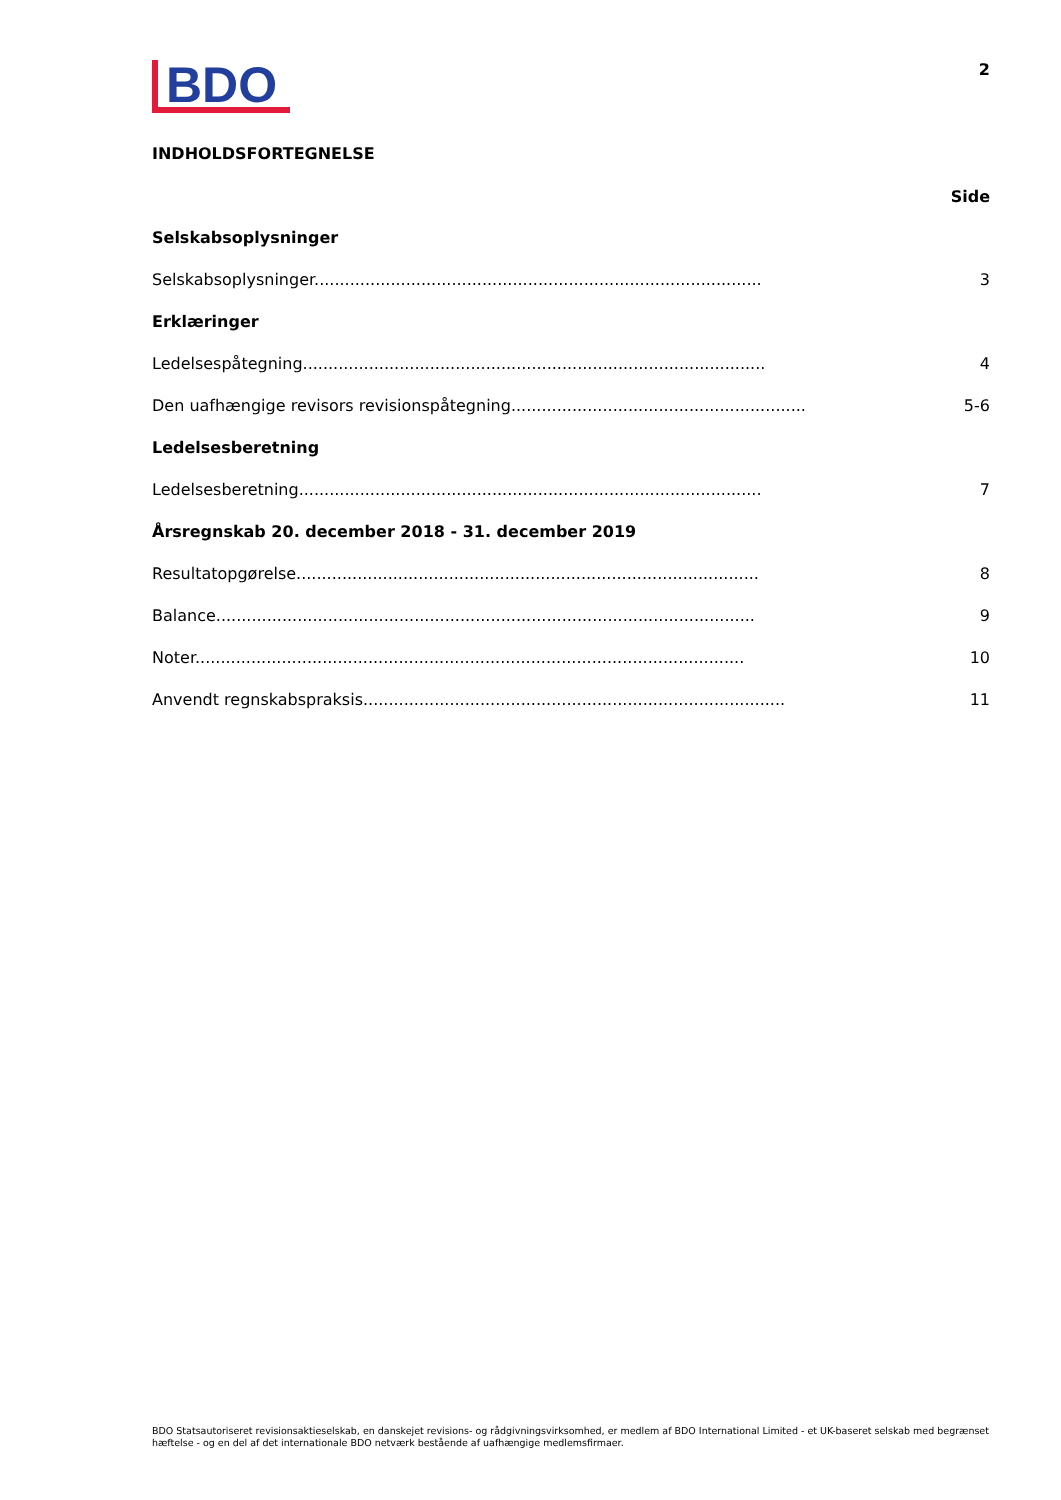BDO
2
INDHOLDSFORTEGNELSE
Side
Selskabsoplysninger
Selskabsoplysninger........................................................................................ 3
Erklæringer
Ledelsespåtegning........................................................................................... 4
Den uafhængige revisors revisionspåtegning.......................................................... 5-6
Ledelsesberetning
Ledelsesberetning........................................................................................... 7
Årsregnskab 20. december 2018 - 31. december 2019
Resultatopgørelse........................................................................................... 8
Balance.......................................................................................................... 9
Noter............................................................................................................ 10
Anvendt regnskabspraksis................................................................................... 11
BDO Statsautoriseret revisionsaktieselskab, en danskejet revisions- og rådgivningsvirksomhed, er medlem af BDO International Limited - et UK-baseret selskab med begrænset hæftelse - og en del af det internationale BDO netværk bestående af uafhængige medlemsfirmaer.